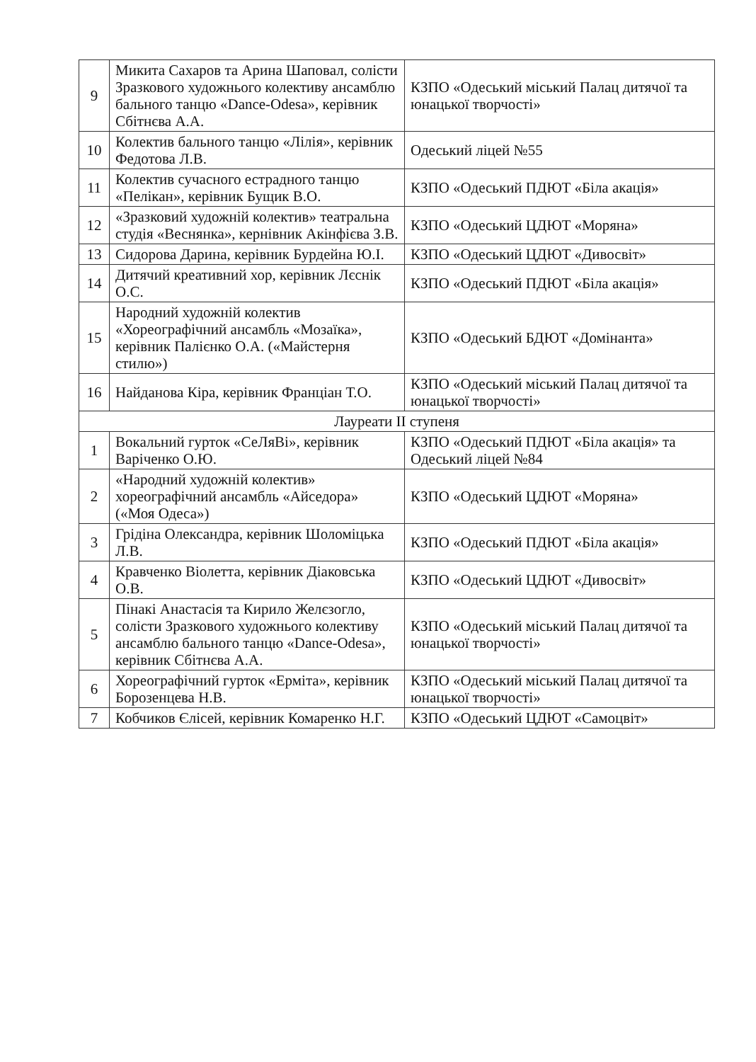| 9 | Микита Сахаров та Арина Шаповал, солісти Зразкового художнього колективу ансамблю бального танцю «Dance-Odesa», керівник Сбітнєва А.А. | КЗПО «Одеський міський Палац дитячої та юнацької творчості» |
| 10 | Колектив бального танцю «Лілія», керівник Федотова Л.В. | Одеський ліцей №55 |
| 11 | Колектив сучасного естрадного танцю «Пелікан», керівник Бущик В.О. | КЗПО «Одеський ПДЮТ «Біла акація» |
| 12 | «Зразковий художній колектив» театральна студія «Веснянка», кернівник Акінфієва З.В. | КЗПО «Одеський ЦДЮТ «Моряна» |
| 13 | Сидорова Дарина, керівник Бурдейна Ю.І. | КЗПО «Одеський ЦДЮТ «Дивосвіт» |
| 14 | Дитячий креативний хор, керівник Лєснік О.С. | КЗПО «Одеський ПДЮТ «Біла акація» |
| 15 | Народний художній колектив «Хореографічний ансамбль «Мозаїка», керівник Палієнко О.А. («Майстерня стилю») | КЗПО «Одеський БДЮТ «Домінанта» |
| 16 | Найданова Кіра, керівник Франціан Т.О. | КЗПО «Одеський міський Палац дитячої та юнацької творчості» |
| Лауреати ІІ ступеня | | |
| 1 | Вокальний гурток «СеЛяВі», керівник Варіченко О.Ю. | КЗПО «Одеський ПДЮТ «Біла акація» та Одеський ліцей №84 |
| 2 | «Народний художній колектив» хореографічний ансамбль «Айседора» («Моя Одеса») | КЗПО «Одеський ЦДЮТ «Моряна» |
| 3 | Грідіна Олександра, керівник Шоломіцька Л.В. | КЗПО «Одеський ПДЮТ «Біла акація» |
| 4 | Кравченко Віолетта, керівник Діаковська О.В. | КЗПО «Одеський ЦДЮТ «Дивосвіт» |
| 5 | Пінакі Анастасія та Кирило Желєзогло, солісти Зразкового художнього колективу ансамблю бального танцю «Dance-Odesa», керівник Сбітнєва А.А. | КЗПО «Одеський міський Палац дитячої та юнацької творчості» |
| 6 | Хореографічний гурток «Ерміта», керівник Борозенцева Н.В. | КЗПО «Одеський міський Палац дитячої та юнацької творчості» |
| 7 | Кобчиков Єлісей, керівник Комаренко Н.Г. | КЗПО «Одеський ЦДЮТ «Самоцвіт» |